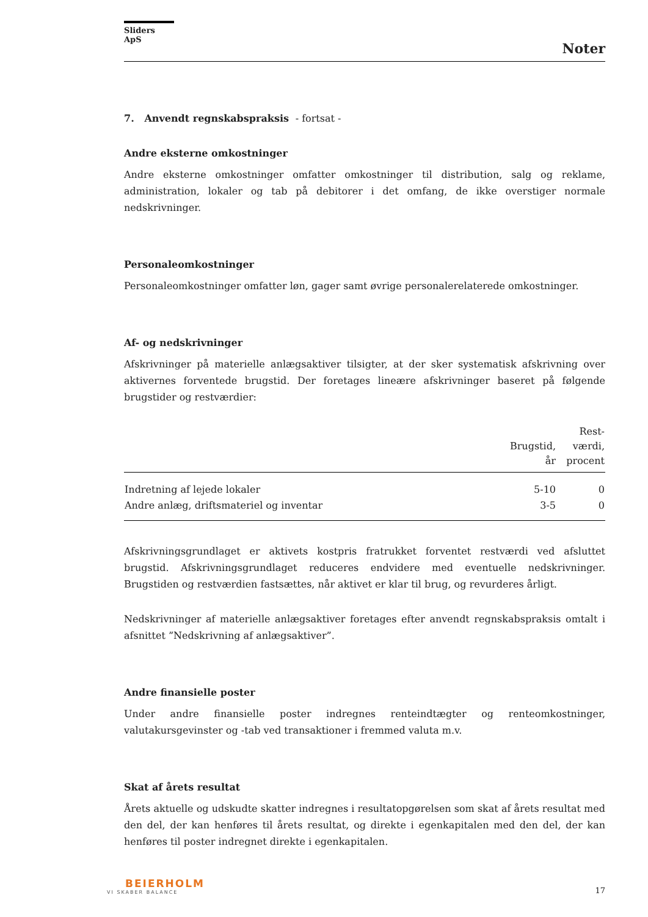Sliders ApS
Noter
7. Anvendt regnskabspraksis - fortsat -
Andre eksterne omkostninger
Andre eksterne omkostninger omfatter omkostninger til distribution, salg og reklame, administration, lokaler og tab på debitorer i det omfang, de ikke overstiger normale nedskrivninger.
Personaleomkostninger
Personaleomkostninger omfatter løn, gager samt øvrige personalerelaterede omkostninger.
Af- og nedskrivninger
Afskrivninger på materielle anlægsaktiver tilsigter, at der sker systematisk afskrivning over aktivernes forventede brugstid. Der foretages lineære afskrivninger baseret på følgende brugstider og restværdier:
| | Brugstid, år | Rest- værdi, procent |
| --- | --- | --- |
| Indretning af lejede lokaler | 5-10 | 0 |
| Andre anlæg, driftsmateriel og inventar | 3-5 | 0 |
Afskrivningsgrundlaget er aktivets kostpris fratrukket forventet restværdi ved afsluttet brugstid. Afskrivningsgrundlaget reduceres endvidere med eventuelle nedskrivninger. Brugstiden og restværdien fastsættes, når aktivet er klar til brug, og revurderes årligt.
Nedskrivninger af materielle anlægsaktiver foretages efter anvendt regnskabspraksis omtalt i afsnittet ”Nedskrivning af anlægsaktiver”.
Andre finansielle poster
Under andre finansielle poster indregnes renteindtægter og renteomkostninger, valutakursgevinster og -tab ved transaktioner i fremmed valuta m.v.
Skat af årets resultat
Årets aktuelle og udskudte skatter indregnes i resultatopgørelsen som skat af årets resultat med den del, der kan henføres til årets resultat, og direkte i egenkapitalen med den del, der kan henføres til poster indregnet direkte i egenkapitalen.
BEIERHOLM
VI SKABER BALANCE
17